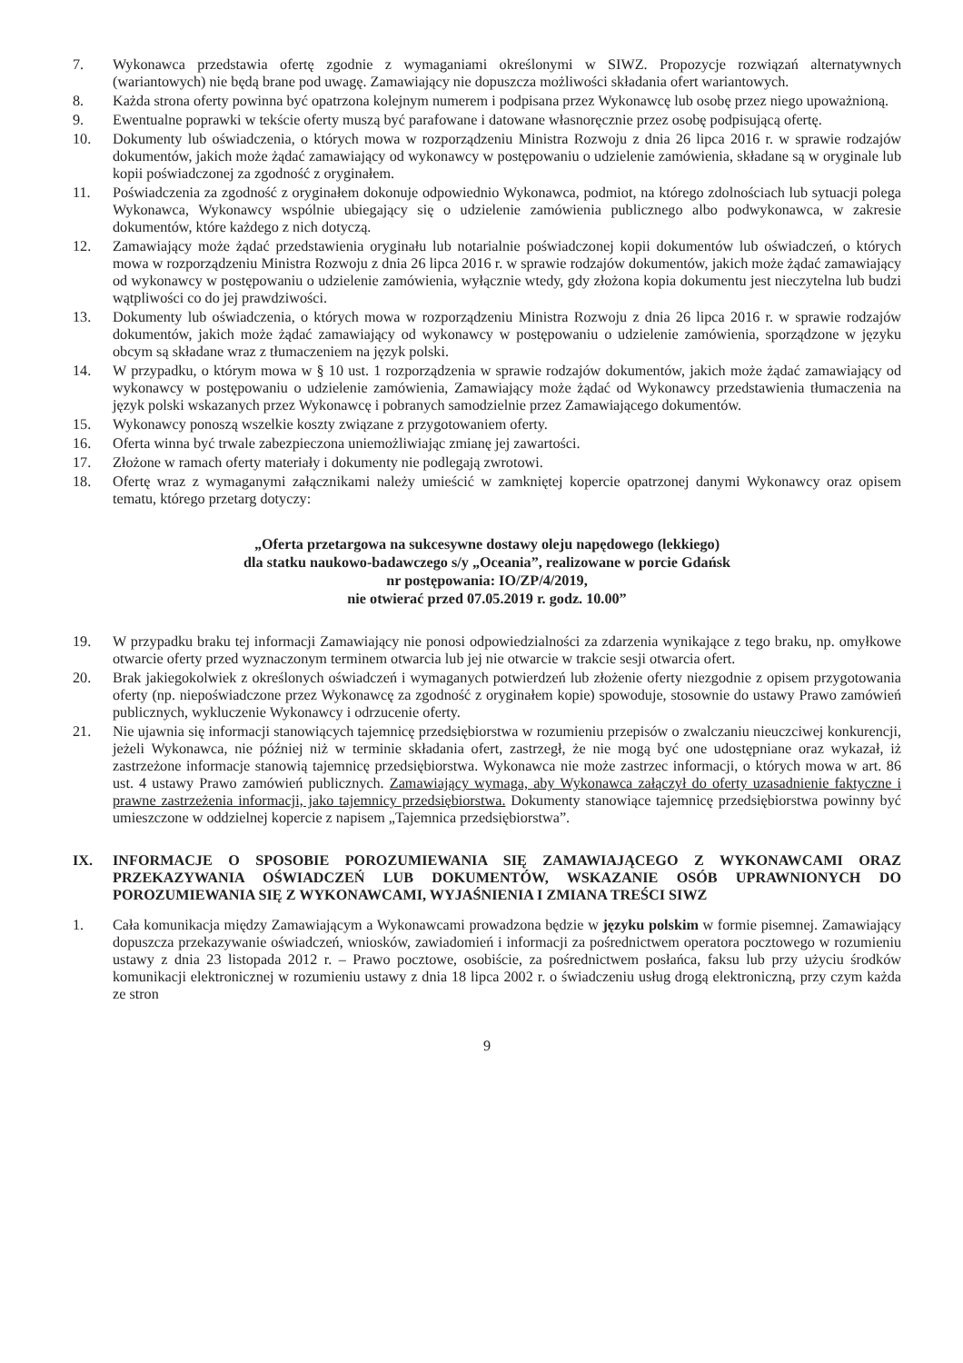7. Wykonawca przedstawia ofertę zgodnie z wymaganiami określonymi w SIWZ. Propozycje rozwiązań alternatywnych (wariantowych) nie będą brane pod uwagę. Zamawiający nie dopuszcza możliwości składania ofert wariantowych.
8. Każda strona oferty powinna być opatrzona kolejnym numerem i podpisana przez Wykonawcę lub osobę przez niego upoważnioną.
9. Ewentualne poprawki w tekście oferty muszą być parafowane i datowane własnoręcznie przez osobę podpisującą ofertę.
10. Dokumenty lub oświadczenia, o których mowa w rozporządzeniu Ministra Rozwoju z dnia 26 lipca 2016 r. w sprawie rodzajów dokumentów, jakich może żądać zamawiający od wykonawcy w postępowaniu o udzielenie zamówienia, składane są w oryginale lub kopii poświadczonej za zgodność z oryginałem.
11. Poświadczenia za zgodność z oryginałem dokonuje odpowiednio Wykonawca, podmiot, na którego zdolnościach lub sytuacji polega Wykonawca, Wykonawcy wspólnie ubiegający się o udzielenie zamówienia publicznego albo podwykonawca, w zakresie dokumentów, które każdego z nich dotyczą.
12. Zamawiający może żądać przedstawienia oryginału lub notarialnie poświadczonej kopii dokumentów lub oświadczeń, o których mowa w rozporządzeniu Ministra Rozwoju z dnia 26 lipca 2016 r. w sprawie rodzajów dokumentów, jakich może żądać zamawiający od wykonawcy w postępowaniu o udzielenie zamówienia, wyłącznie wtedy, gdy złożona kopia dokumentu jest nieczytelna lub budzi wątpliwości co do jej prawdziwości.
13. Dokumenty lub oświadczenia, o których mowa w rozporządzeniu Ministra Rozwoju z dnia 26 lipca 2016 r. w sprawie rodzajów dokumentów, jakich może żądać zamawiający od wykonawcy w postępowaniu o udzielenie zamówienia, sporządzone w języku obcym są składane wraz z tłumaczeniem na język polski.
14. W przypadku, o którym mowa w § 10 ust. 1 rozporządzenia w sprawie rodzajów dokumentów, jakich może żądać zamawiający od wykonawcy w postępowaniu o udzielenie zamówienia, Zamawiający może żądać od Wykonawcy przedstawienia tłumaczenia na język polski wskazanych przez Wykonawcę i pobranych samodzielnie przez Zamawiającego dokumentów.
15. Wykonawcy ponoszą wszelkie koszty związane z przygotowaniem oferty.
16. Oferta winna być trwale zabezpieczona uniemożliwiając zmianę jej zawartości.
17. Złożone w ramach oferty materiały i dokumenty nie podlegają zwrotowi.
18. Ofertę wraz z wymaganymi załącznikami należy umieścić w zamkniętej kopercie opatrzonej danymi Wykonawcy oraz opisem tematu, którego przetarg dotyczy:
„Oferta przetargowa na sukcesywne dostawy oleju napędowego (lekkiego)
dla statku naukowo-badawczego s/y „Oceania”, realizowane w porcie Gdańsk
nr postępowania: IO/ZP/4/2019,
nie otwierać przed 07.05.2019 r. godz. 10.00”
19. W przypadku braku tej informacji Zamawiający nie ponosi odpowiedzialności za zdarzenia wynikające z tego braku, np. omyłkowe otwarcie oferty przed wyznaczonym terminem otwarcia lub jej nie otwarcie w trakcie sesji otwarcia ofert.
20. Brak jakiegokolwiek z określonych oświadczeń i wymaganych potwierdzeń lub złożenie oferty niezgodnie z opisem przygotowania oferty (np. niepoświadczone przez Wykonawcę za zgodność z oryginałem kopie) spowoduje, stosownie do ustawy Prawo zamówień publicznych, wykluczenie Wykonawcy i odrzucenie oferty.
21. Nie ujawnia się informacji stanowiących tajemnicę przedsiębiorstwa w rozumieniu przepisów o zwalczaniu nieuczciwej konkurencji, jeżeli Wykonawca, nie później niż w terminie składania ofert, zastrzegł, że nie mogą być one udostępniane oraz wykazał, iż zastrzeżone informacje stanowią tajemnicę przedsiębiorstwa. Wykonawca nie może zastrzec informacji, o których mowa w art. 86 ust. 4 ustawy Prawo zamówień publicznych. Zamawiający wymaga, aby Wykonawca załączył do oferty uzasadnienie faktyczne i prawne zastrzeżenia informacji, jako tajemnicy przedsiębiorstwa. Dokumenty stanowiące tajemnicę przedsiębiorstwa powinny być umieszczone w oddzielnej kopercie z napisem „Tajemnica przedsiębiorstwa”.
IX. INFORMACJE O SPOSOBIE POROZUMIEWANIA SIĘ ZAMAWIAJĄCEGO Z WYKONAWCAMI ORAZ PRZEKAZYWANIA OŚWIADCZEŃ LUB DOKUMENTÓW, WSKAZANIE OSÓB UPRAWNIONYCH DO POROZUMIEWANIA SIĘ Z WYKONAWCAMI, WYJAŚNIENIA I ZMIANA TREŚCI SIWZ
1. Cała komunikacja między Zamawiającym a Wykonawcami prowadzona będzie w języku polskim w formie pisemnej. Zamawiający dopuszcza przekazywanie oświadczeń, wniosków, zawiadomień i informacji za pośrednictwem operatora pocztowego w rozumieniu ustawy z dnia 23 listopada 2012 r. – Prawo pocztowe, osobiście, za pośrednictwem posłańca, faksu lub przy użyciu środków komunikacji elektronicznej w rozumieniu ustawy z dnia 18 lipca 2002 r. o świadczeniu usług drogą elektroniczną, przy czym każda ze stron
9